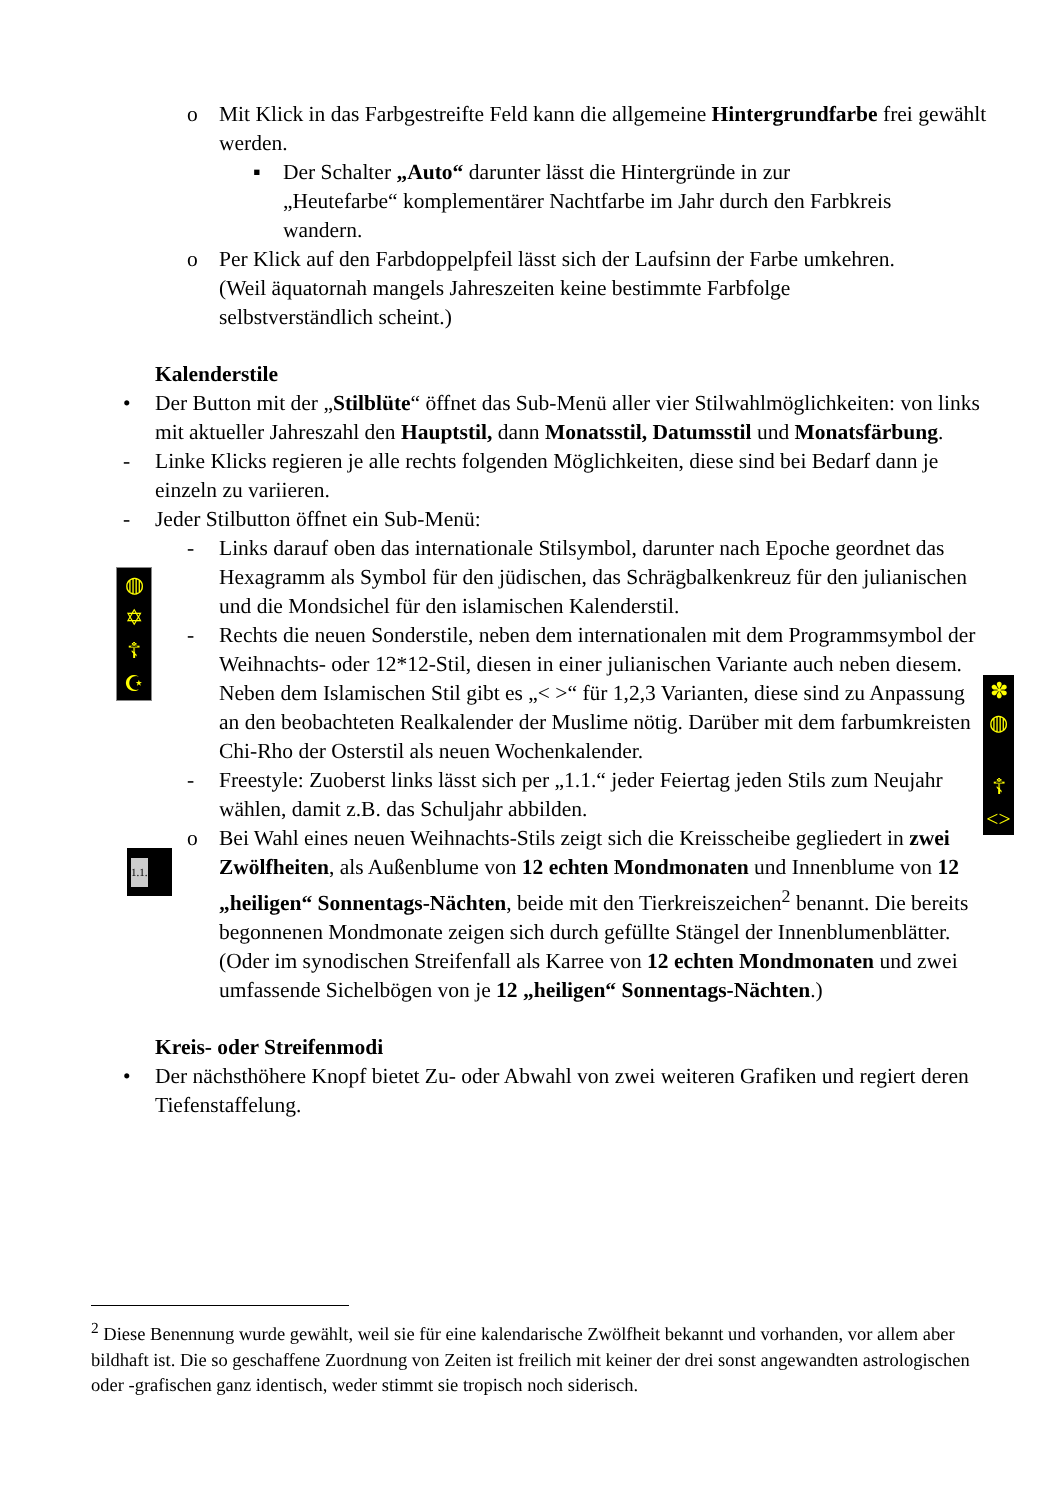o Mit Klick in das Farbgestreifte Feld kann die allgemeine Hintergrundfarbe frei gewählt werden.
▪ Der Schalter „Auto“ darunter lässt die Hintergründe in zur „Heutefarbe“ komplementärer Nachtfarbe im Jahr durch den Farbkreis wandern.
o Per Klick auf den Farbdoppelpfeil lässt sich der Laufsinn der Farbe umkehren. (Weil äquatornah mangels Jahreszeiten keine bestimmte Farbfolge selbstverständlich scheint.)
Kalenderstile
• Der Button mit der „Stilblüte“ öffnet das Sub-Menü aller vier Stilwahlmöglichkeiten: von links mit aktueller Jahreszahl den Hauptstil, dann Monatsstil, Datumsstil und Monatsfärbung.
- Linke Klicks regieren je alle rechts folgenden Möglichkeiten, diese sind bei Bedarf dann je einzeln zu variieren.
- Jeder Stilbutton öffnet ein Sub-Menü:
- Links darauf oben das internationale Stilsymbol, darunter nach Epoche geordnet das Hexagramm als Symbol für den jüdischen, das Schrägbalkenkreuz für den julianischen und die Mondsichel für den islamischen Kalenderstil.
- Rechts die neuen Sonderstile, neben dem internationalen mit dem Programmsymbol der Weihnachts- oder 12*12-Stil, diesen in einer julianischen Variante auch neben diesem. Neben dem Islamischen Stil gibt es „< >“ für 1,2,3 Varianten, diese sind zu Anpassung an den beobachteten Realkalender der Muslime nötig. Darüber mit dem farbumkreisten Chi-Rho der Osterstil als neuen Wochenkalender.
- Freestyle: Zuoberst links lässt sich per „1.1.“ jeder Feiertag jeden Stils zum Neujahr wählen, damit z.B. das Schuljahr abbilden.
o Bei Wahl eines neuen Weihnachts-Stils zeigt sich die Kreisscheibe gegliedert in zwei Zwölfheiten, als Außenblume von 12 echten Mondmonaten und Innenblume von 12 „heiligen“ Sonnentags-Nächten, beide mit den Tierkreiszeichen<sup>2</sup> benannt. Die bereits begonnenen Mondmonate zeigen sich durch gefüllte Stängel der Innenblumenblätter. (Oder im synodischen Streifenfall als Karree von 12 echten Mondmonaten und zwei umfassende Sichelbögen von je 12 „heiligen“ Sonnentags-Nächten.)
Kreis- oder Streifenmodi
• Der nächsthöhere Knopf bietet Zu- oder Abwahl von zwei weiteren Grafiken und regiert deren Tiefenstaffelung.
<sup>2</sup> Diese Benennung wurde gewählt, weil sie für eine kalendarische Zwölfheit bekannt und vorhanden, vor allem aber bildhaft ist. Die so geschaffene Zuordnung von Zeiten ist freilich mit keiner der drei sonst angewandten astrologischen oder -grafischen ganz identisch, weder stimmt sie tropisch noch siderisch.
◍
✡
☦
☪
✽
◍
☦
<>
1.1.